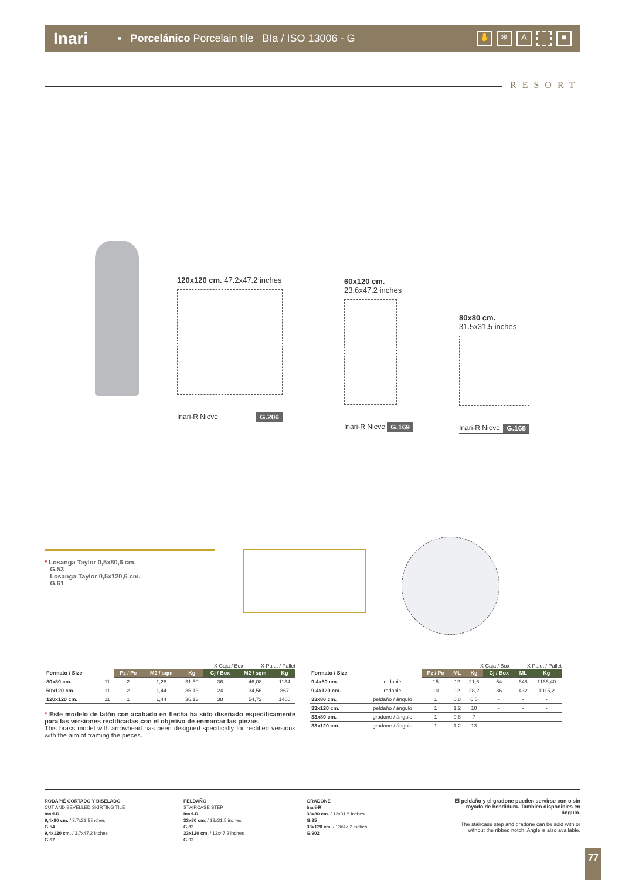Inari ▪ Porcelánico Porcelain tile BIa / ISO 13006 - G
✋ ❄ A ■
RESORT
120x120 cm. 47.2x47.2 inches
Inari-R Nieve G.206
60x120 cm. 23.6x47.2 inches
Inari-R Nieve G.169
80x80 cm. 31.5x31.5 inches
Inari-R Nieve G.168
* Losanga Taylor 0,5x80,6 cm.
G.53
Losanga Taylor 0,5x120,6 cm.
G.61
X Caja / Box X Palet / Pallet
| Formato / Size | | Pz / Pc | M2 / sqm | Kg | Cj / Box | M2 / sqm | Kg |
| 80x80 cm. | 11 | 2 | 1,28 | 31,50 | 36 | 46,08 | 1134 |
| 60x120 cm. | 11 | 2 | 1,44 | 36,13 | 24 | 34,56 | 867 |
| 120x120 cm. | 11 | 1 | 1,44 | 36,13 | 38 | 54,72 | 1400 |
* Este modelo de latón con acabado en flecha ha sido diseñado específicamente para las versiones rectificadas con el objetivo de enmarcar las piezas.
This brass model with arrowhead has been designed specifically for rectified versions with the aim of framing the pieces.
X Caja / Box X Palet / Pallet
| Formato / Size | | Pz / Pc | ML | Kg | Cj / Box | ML | Kg |
| 9,4x80 cm. | rodapié | 15 | 12 | 21,6 | 54 | 648 | 1166,40 |
| 9,4x120 cm. | rodapié | 10 | 12 | 28,2 | 36 | 432 | 1015,2 |
| 33x80 cm. | peldaño / ángulo | 1 | 0,8 | 6,5 | - | - | - |
| 33x120 cm. | peldaño / ángulo | 1 | 1,2 | 10 | - | - | - |
| 33x80 cm. | gradone / ángulo | 1 | 0,8 | 7 | - | - | - |
| 33x120 cm. | gradone / ángulo | 1 | 1,2 | 13 | - | - | - |
RODAPIÉ CORTADO Y BISELADO
CUT AND BEVELLED SKIRTING TILE
Inari-R
9,4x80 cm. / 3.7x31.5 inches
G.54
9,4x120 cm. / 3.7x47.2 inches
G.67
PELDAÑO
STAIRCASE STEP
Inari-R
33x80 cm. / 13x31.5 inches
G.83
33x120 cm. / 13x47.2 inches
G.92
GRADONE
Inari-R
33x80 cm. / 13x31.5 inches
G.85
33x120 cm. / 13x47.2 inches
G.902
El peldaño y el gradone pueden servirse con o sin rayado de hendidura. También disponibles en ángulo.
The staircase step and gradone can be sold with or without the ribbed notch. Angle is also available.
77